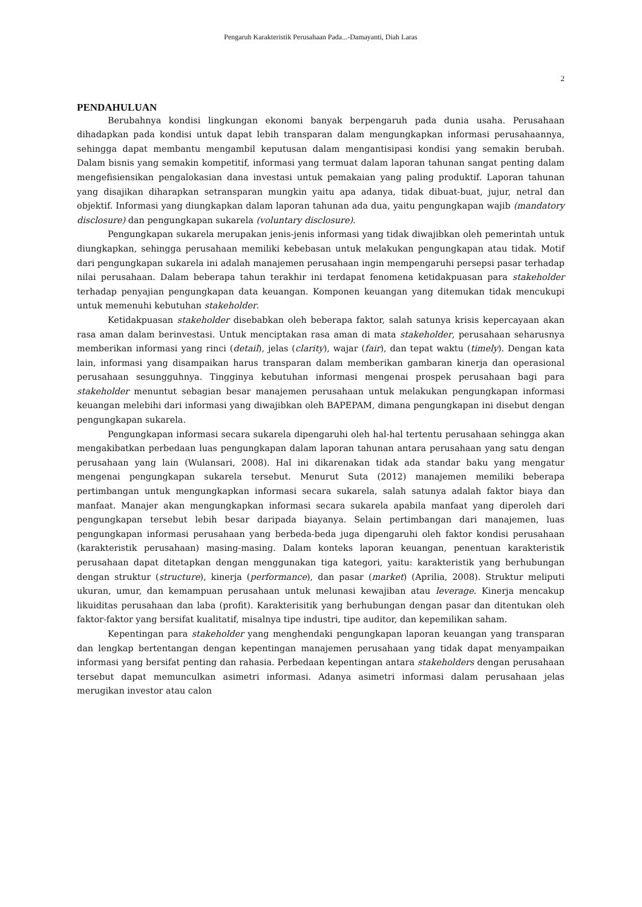Pengaruh Karakteristik Perusahaan Pada...-Damayanti, Diah Laras
2
PENDAHULUAN
Berubahnya kondisi lingkungan ekonomi banyak berpengaruh pada dunia usaha. Perusahaan dihadapkan pada kondisi untuk dapat lebih transparan dalam mengungkapkan informasi perusahaannya, sehingga dapat membantu mengambil keputusan dalam mengantisipasi kondisi yang semakin berubah. Dalam bisnis yang semakin kompetitif, informasi yang termuat dalam laporan tahunan sangat penting dalam mengefisiensikan pengalokasian dana investasi untuk pemakaian yang paling produktif. Laporan tahunan yang disajikan diharapkan setransparan mungkin yaitu apa adanya, tidak dibuat-buat, jujur, netral dan objektif. Informasi yang diungkapkan dalam laporan tahunan ada dua, yaitu pengungkapan wajib (mandatory disclosure) dan pengungkapan sukarela (voluntary disclosure).
Pengungkapan sukarela merupakan jenis-jenis informasi yang tidak diwajibkan oleh pemerintah untuk diungkapkan, sehingga perusahaan memiliki kebebasan untuk melakukan pengungkapan atau tidak. Motif dari pengungkapan sukarela ini adalah manajemen perusahaan ingin mempengaruhi persepsi pasar terhadap nilai perusahaan. Dalam beberapa tahun terakhir ini terdapat fenomena ketidakpuasan para stakeholder terhadap penyajian pengungkapan data keuangan. Komponen keuangan yang ditemukan tidak mencukupi untuk memenuhi kebutuhan stakeholder.
Ketidakpuasan stakeholder disebabkan oleh beberapa faktor, salah satunya krisis kepercayaan akan rasa aman dalam berinvestasi. Untuk menciptakan rasa aman di mata stakeholder, perusahaan seharusnya memberikan informasi yang rinci (detail), jelas (clarity), wajar (fair), dan tepat waktu (timely). Dengan kata lain, informasi yang disampaikan harus transparan dalam memberikan gambaran kinerja dan operasional perusahaan sesungguhnya. Tingginya kebutuhan informasi mengenai prospek perusahaan bagi para stakeholder menuntut sebagian besar manajemen perusahaan untuk melakukan pengungkapan informasi keuangan melebihi dari informasi yang diwajibkan oleh BAPEPAM, dimana pengungkapan ini disebut dengan pengungkapan sukarela.
Pengungkapan informasi secara sukarela dipengaruhi oleh hal-hal tertentu perusahaan sehingga akan mengakibatkan perbedaan luas pengungkapan dalam laporan tahunan antara perusahaan yang satu dengan perusahaan yang lain (Wulansari, 2008). Hal ini dikarenakan tidak ada standar baku yang mengatur mengenai pengungkapan sukarela tersebut. Menurut Suta (2012) manajemen memiliki beberapa pertimbangan untuk mengungkapkan informasi secara sukarela, salah satunya adalah faktor biaya dan manfaat. Manajer akan mengungkapkan informasi secara sukarela apabila manfaat yang diperoleh dari pengungkapan tersebut lebih besar daripada biayanya. Selain pertimbangan dari manajemen, luas pengungkapan informasi perusahaan yang berbeda-beda juga dipengaruhi oleh faktor kondisi perusahaan (karakteristik perusahaan) masing-masing. Dalam konteks laporan keuangan, penentuan karakteristik perusahaan dapat ditetapkan dengan menggunakan tiga kategori, yaitu: karakteristik yang berhubungan dengan struktur (structure), kinerja (performance), dan pasar (market) (Aprilia, 2008). Struktur meliputi ukuran, umur, dan kemampuan perusahaan untuk melunasi kewajiban atau leverage. Kinerja mencakup likuiditas perusahaan dan laba (profit). Karakterisitik yang berhubungan dengan pasar dan ditentukan oleh faktor-faktor yang bersifat kualitatif, misalnya tipe industri, tipe auditor, dan kepemilikan saham.
Kepentingan para stakeholder yang menghendaki pengungkapan laporan keuangan yang transparan dan lengkap bertentangan dengan kepentingan manajemen perusahaan yang tidak dapat menyampaikan informasi yang bersifat penting dan rahasia. Perbedaan kepentingan antara stakeholders dengan perusahaan tersebut dapat memunculkan asimetri informasi. Adanya asimetri informasi dalam perusahaan jelas merugikan investor atau calon